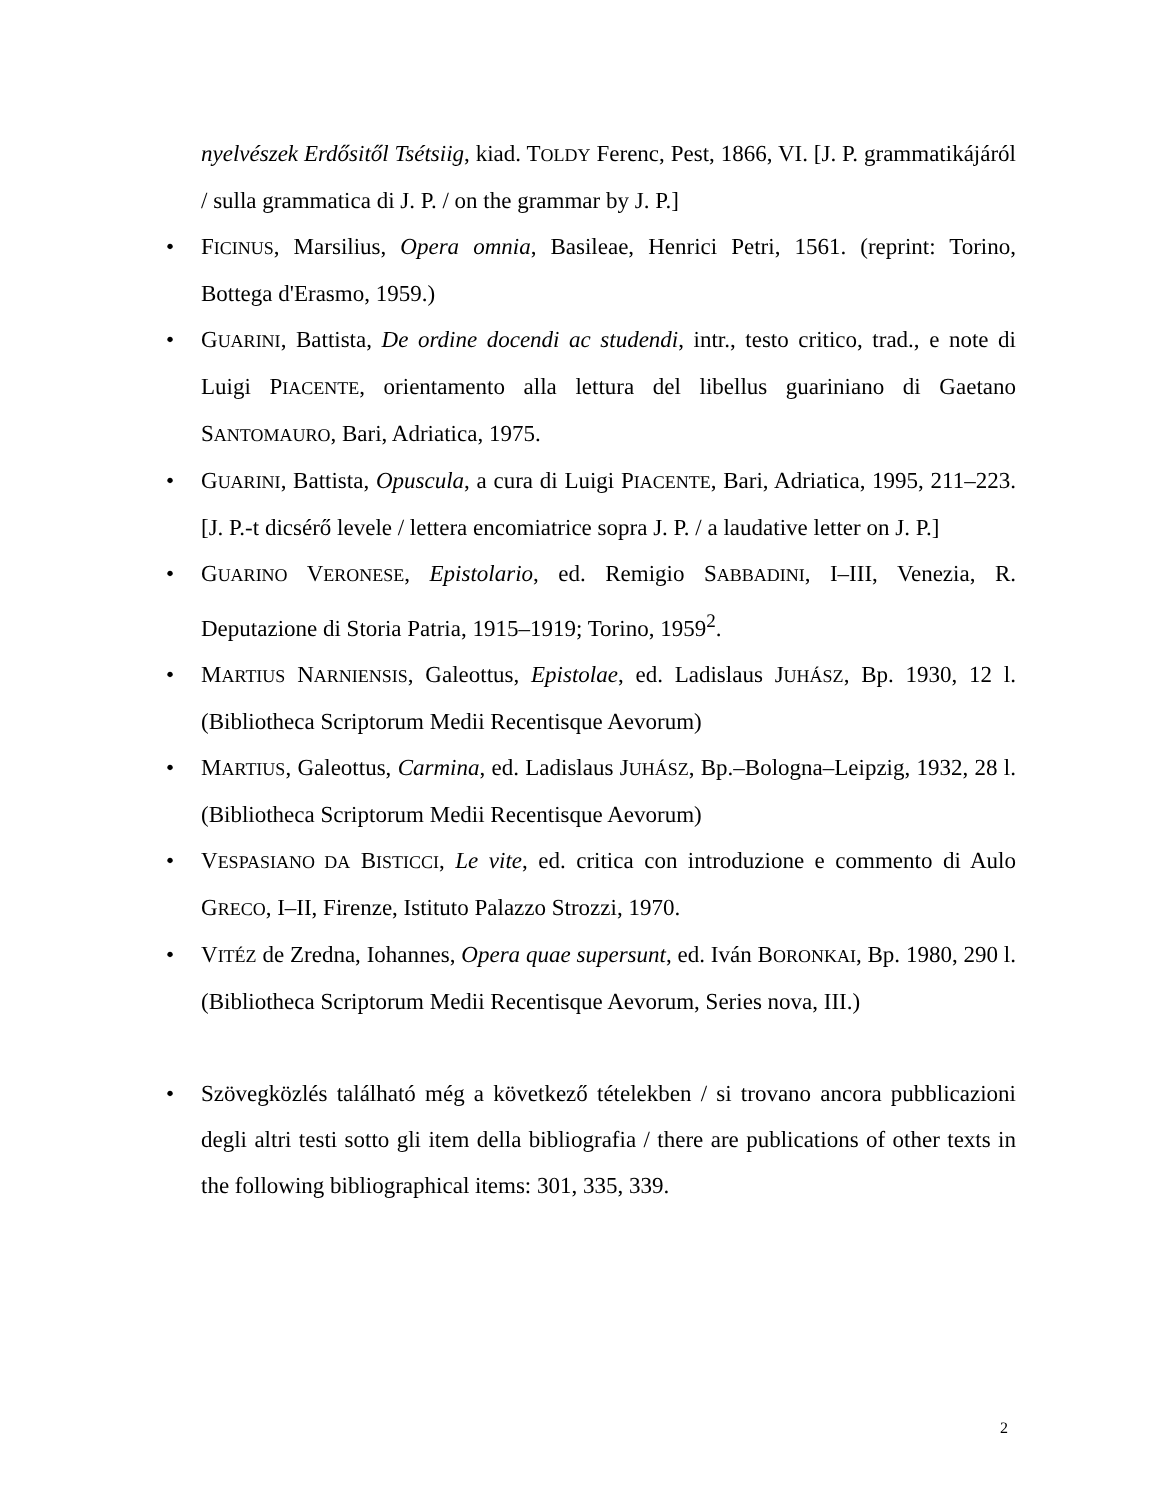nyelvészek Erdősitől Tsétsiig, kiad. TOLDY Ferenc, Pest, 1866, VI. [J. P. grammatikájáról / sulla grammatica di J. P. / on the grammar by J. P.]
• FICINUS, Marsilius, Opera omnia, Basileae, Henrici Petri, 1561. (reprint: Torino, Bottega d'Erasmo, 1959.)
• GUARINI, Battista, De ordine docendi ac studendi, intr., testo critico, trad., e note di Luigi PIACENTE, orientamento alla lettura del libellus guariniano di Gaetano SANTOMAURO, Bari, Adriatica, 1975.
• GUARINI, Battista, Opuscula, a cura di Luigi PIACENTE, Bari, Adriatica, 1995, 211–223. [J. P.-t dicsérő levele / lettera encomiatrice sopra J. P. / a laudative letter on J. P.]
• GUARINO VERONESE, Epistolario, ed. Remigio SABBADINI, I–III, Venezia, R. Deputazione di Storia Patria, 1915–1919; Torino, 1959<sup>2</sup>.
• MARTIUS NARNIENSIS, Galeottus, Epistolae, ed. Ladislaus JUHÁSZ, Bp. 1930, 12 l. (Bibliotheca Scriptorum Medii Recentisque Aevorum)
• MARTIUS, Galeottus, Carmina, ed. Ladislaus JUHÁSZ, Bp.–Bologna–Leipzig, 1932, 28 l. (Bibliotheca Scriptorum Medii Recentisque Aevorum)
• VESPASIANO DA BISTICCI, Le vite, ed. critica con introduzione e commento di Aulo GRECO, I–II, Firenze, Istituto Palazzo Strozzi, 1970.
• VITÉZ de Zredna, Iohannes, Opera quae supersunt, ed. Iván BORONKAI, Bp. 1980, 290 l. (Bibliotheca Scriptorum Medii Recentisque Aevorum, Series nova, III.)
• Szövegközlés található még a következő tételekben / si trovano ancora pubblicazioni degli altri testi sotto gli item della bibliografia / there are publications of other texts in the following bibliographical items: 301, 335, 339.
2